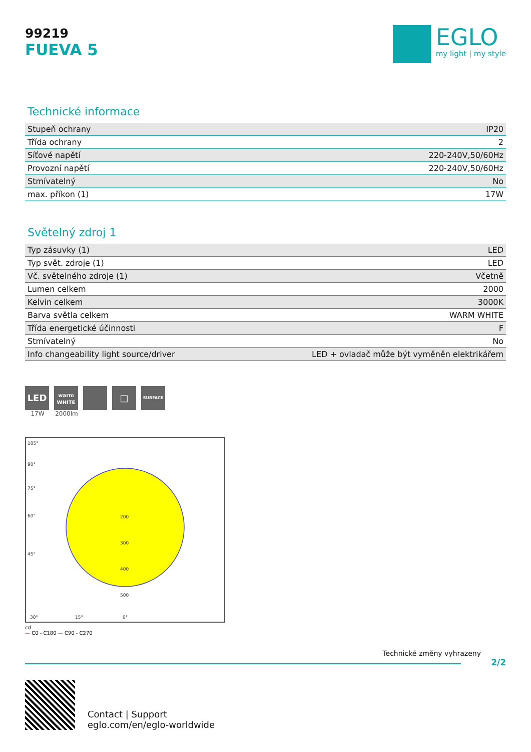99219
FUEVA 5
EGLO
my light | my style
Technické informace
| Stupeň ochrany | IP20 |
| Třída ochrany | 2 |
| Síťové napětí | 220-240V,50/60Hz |
| Provozní napětí | 220-240V,50/60Hz |
| Stmívatelný | No |
| max. příkon (1) | 17W |
Světelný zdroj 1
| Typ zásuvky (1) | LED |
| Typ svět. zdroje (1) | LED |
| Vč. světelného zdroje (1) | Včetně |
| Lumen celkem | 2000 |
| Kelvin celkem | 3000K |
| Barva světla celkem | WARM WHITE |
| Třída energetické účinnosti | F |
| Stmívatelný | No |
| Info changeability light source/driver | LED + ovladač může být vyměněn elektrikářem |
LED
17W
warm
WHITE
2000lm
□
SURFACE
105°
90°
75°
60°
45°
200
300
400
500
30°
15°
0°
cd
— C0 - C180 — C90 - C270
Technické změny vyhrazeny
2/2
Contact | Support
eglo.com/en/eglo-worldwide